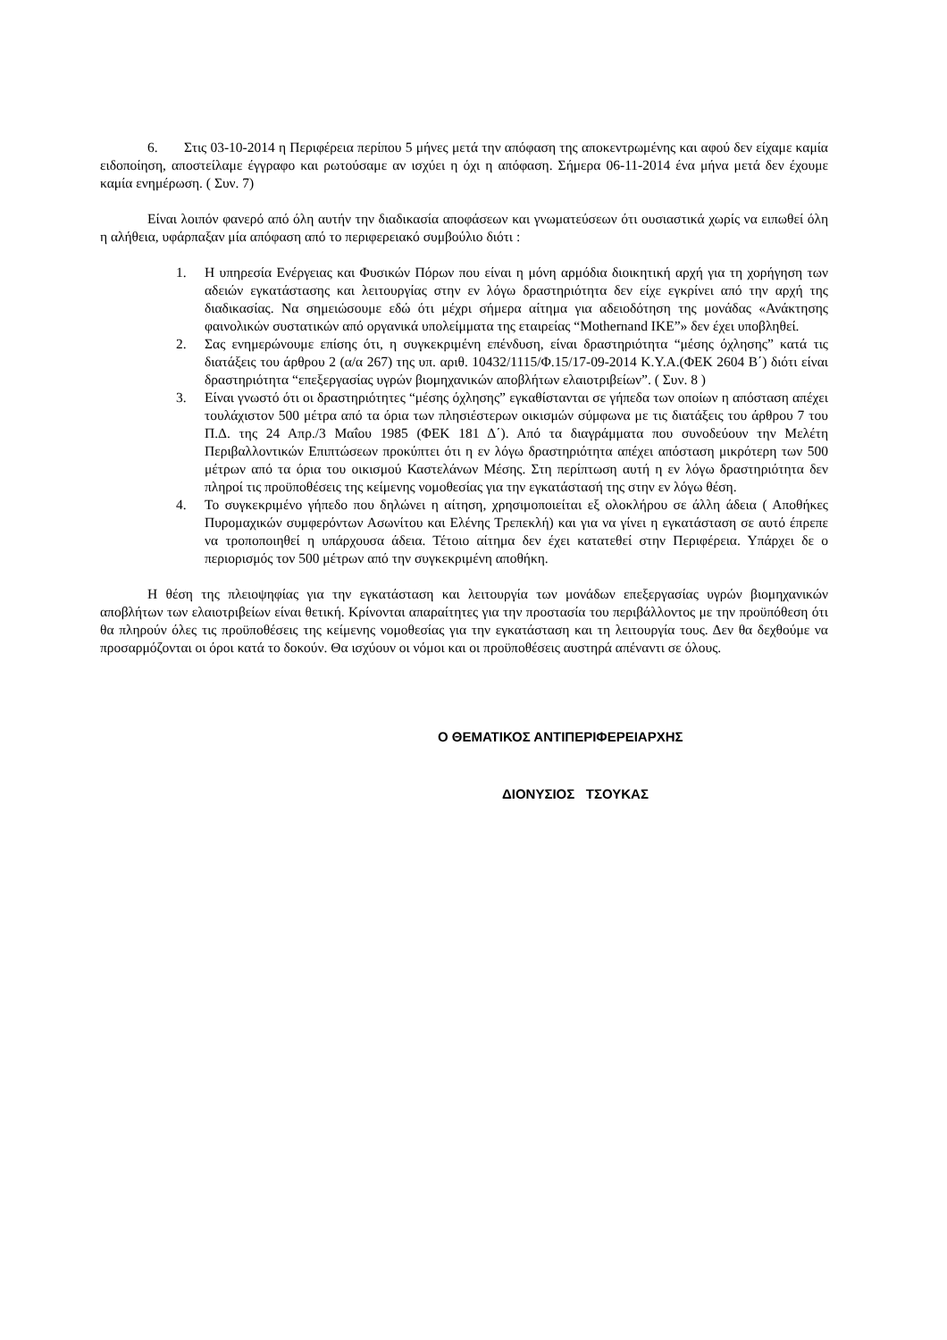6. Στις 03-10-2014 η Περιφέρεια περίπου 5 μήνες μετά την απόφαση της αποκεντρωμένης και αφού δεν είχαμε καμία ειδοποίηση, αποστείλαμε έγγραφο και ρωτούσαμε αν ισχύει η όχι η απόφαση. Σήμερα 06-11-2014 ένα μήνα μετά δεν έχουμε καμία ενημέρωση. ( Συν. 7)
Είναι λοιπόν φανερό από όλη αυτήν την διαδικασία αποφάσεων και γνωματεύσεων ότι ουσιαστικά χωρίς να ειπωθεί όλη η αλήθεια, υφάρπαξαν μία απόφαση από το περιφερειακό συμβούλιο διότι :
1. Η υπηρεσία Ενέργειας και Φυσικών Πόρων που είναι η μόνη αρμόδια διοικητική αρχή για τη χορήγηση των αδειών εγκατάστασης και λειτουργίας στην εν λόγω δραστηριότητα δεν είχε εγκρίνει από την αρχή της διαδικασίας. Να σημειώσουμε εδώ ότι μέχρι σήμερα αίτημα για αδειοδότηση της μονάδας «Ανάκτησης φαινολικών συστατικών από οργανικά υπολείμματα της εταιρείας “Mothernand IKE”» δεν έχει υποβληθεί.
2. Σας ενημερώνουμε επίσης ότι, η συγκεκριμένη επένδυση, είναι δραστηριότητα “μέσης όχλησης” κατά τις διατάξεις του άρθρου 2 (α/α 267) της υπ. αριθ. 10432/1115/Φ.15/17-09-2014 Κ.Υ.Α.(ΦΕΚ 2604 Β΄) διότι είναι δραστηριότητα “επεξεργασίας υγρών βιομηχανικών αποβλήτων ελαιοτριβείων”. ( Συν. 8 )
3. Είναι γνωστό ότι οι δραστηριότητες “μέσης όχλησης” εγκαθίστανται σε γήπεδα των οποίων η απόσταση απέχει τουλάχιστον 500 μέτρα από τα όρια των πλησιέστερων οικισμών σύμφωνα με τις διατάξεις του άρθρου 7 του Π.Δ. της 24 Απρ./3 Μαΐου 1985 (ΦΕΚ 181 Δ΄). Από τα διαγράμματα που συνοδεύουν την Μελέτη Περιβαλλοντικών Επιπτώσεων προκύπτει ότι η εν λόγω δραστηριότητα απέχει απόσταση μικρότερη των 500 μέτρων από τα όρια του οικισμού Καστελάνων Μέσης. Στη περίπτωση αυτή η εν λόγω δραστηριότητα δεν πληροί τις προϋποθέσεις της κείμενης νομοθεσίας για την εγκατάστασή της στην εν λόγω θέση.
4. Το συγκεκριμένο γήπεδο που δηλώνει η αίτηση, χρησιμοποιείται εξ ολοκλήρου σε άλλη άδεια ( Αποθήκες Πυρομαχικών συμφερόντων Ασωνίτου και Ελένης Τρεπεκλή) και για να γίνει η εγκατάσταση σε αυτό έπρεπε να τροποποιηθεί η υπάρχουσα άδεια. Τέτοιο αίτημα δεν έχει κατατεθεί στην Περιφέρεια. Υπάρχει δε ο περιορισμός τον 500 μέτρων από την συγκεκριμένη αποθήκη.
Η θέση της πλειοψηφίας για την εγκατάσταση και λειτουργία των μονάδων επεξεργασίας υγρών βιομηχανικών αποβλήτων των ελαιοτριβείων είναι θετική. Κρίνονται απαραίτητες για την προστασία του περιβάλλοντος με την προϋπόθεση ότι θα πληρούν όλες τις προϋποθέσεις της κείμενης νομοθεσίας για την εγκατάσταση και τη λειτουργία τους. Δεν θα δεχθούμε να προσαρμόζονται οι όροι κατά το δοκούν. Θα ισχύουν οι νόμοι και οι προϋποθέσεις αυστηρά απέναντι σε όλους.
Ο ΘΕΜΑΤΙΚΟΣ ΑΝΤΙΠΕΡΙΦΕΡΕΙΑΡΧΗΣ
ΔΙΟΝΥΣΙΟΣ ΤΣΟΥΚΑΣ